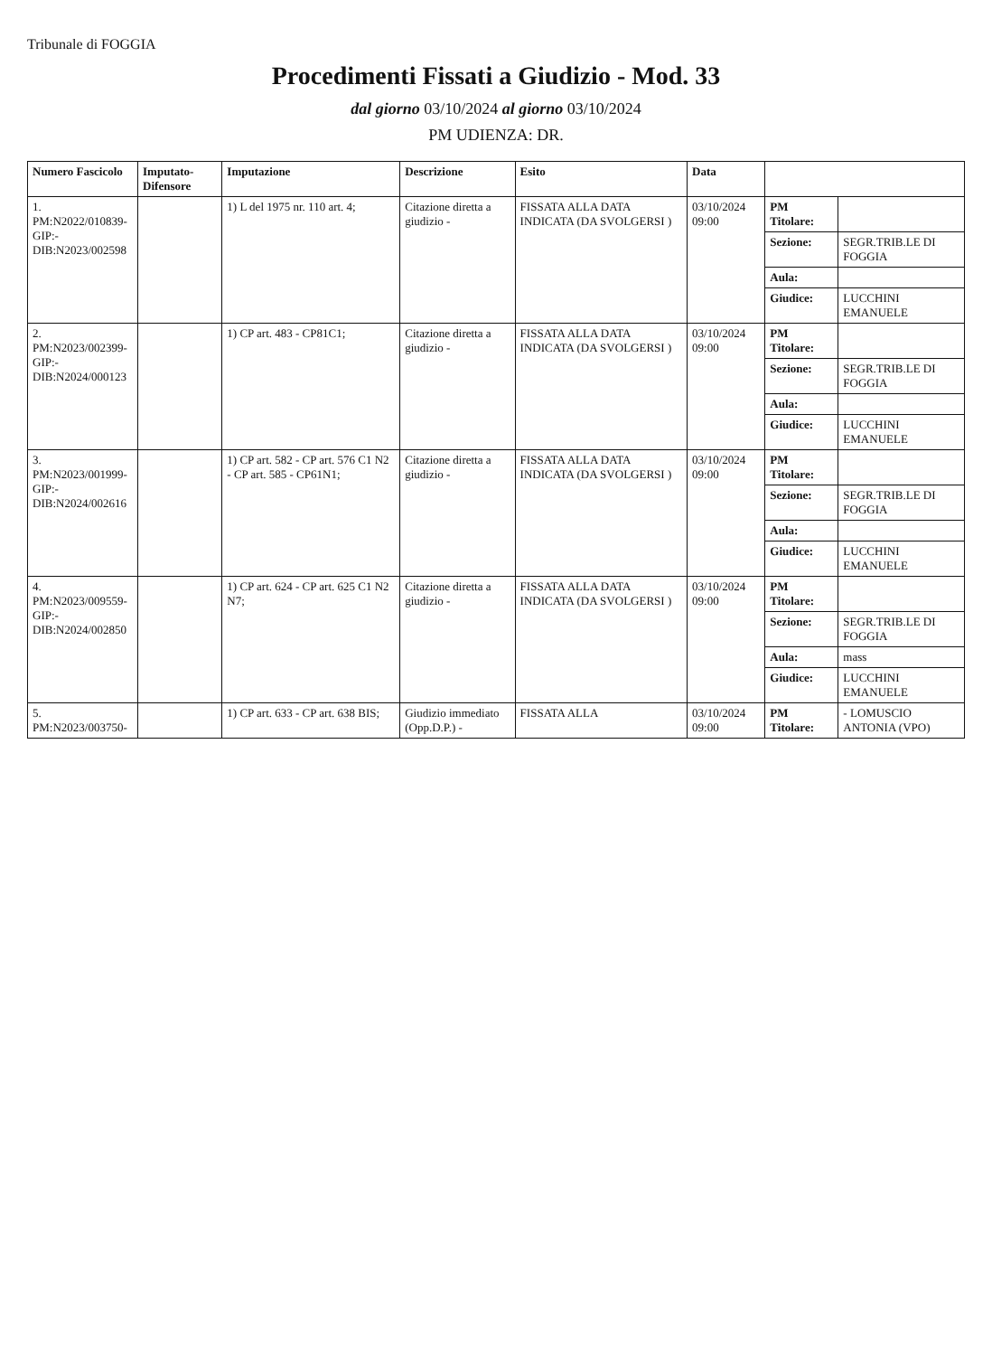Tribunale di FOGGIA
Procedimenti Fissati a Giudizio - Mod. 33
dal giorno 03/10/2024 al giorno 03/10/2024
PM UDIENZA: DR.
| Numero Fascicolo | Imputato-Difensore | Imputazione | Descrizione | Esito | Data | | |
| --- | --- | --- | --- | --- | --- | --- | --- |
| 1. PM:N2022/010839- GIP:- DIB:N2023/002598 | | 1) L del 1975 nr. 110 art. 4; | Citazione diretta a giudizio - | FISSATA ALLA DATA INDICATA (DA SVOLGERSI ) | 03/10/2024 09:00 | PM Titolare: | |
| | | | | | | Sezione: | SEGR.TRIB.LE DI FOGGIA |
| | | | | | | Aula: | |
| | | | | | | Giudice: | LUCCHINI EMANUELE |
| 2. PM:N2023/002399- GIP:- DIB:N2024/000123 | | 1) CP art. 483 - CP81C1; | Citazione diretta a giudizio - | FISSATA ALLA DATA INDICATA (DA SVOLGERSI ) | 03/10/2024 09:00 | PM Titolare: | |
| | | | | | | Sezione: | SEGR.TRIB.LE DI FOGGIA |
| | | | | | | Aula: | |
| | | | | | | Giudice: | LUCCHINI EMANUELE |
| 3. PM:N2023/001999- GIP:- DIB:N2024/002616 | | 1) CP art. 582 - CP art. 576 C1 N2 - CP art. 585 - CP61N1; | Citazione diretta a giudizio - | FISSATA ALLA DATA INDICATA (DA SVOLGERSI ) | 03/10/2024 09:00 | PM Titolare: | |
| | | | | | | Sezione: | SEGR.TRIB.LE DI FOGGIA |
| | | | | | | Aula: | |
| | | | | | | Giudice: | LUCCHINI EMANUELE |
| 4. PM:N2023/009559- GIP:- DIB:N2024/002850 | | 1) CP art. 624 - CP art. 625 C1 N2 N7; | Citazione diretta a giudizio - | FISSATA ALLA DATA INDICATA (DA SVOLGERSI ) | 03/10/2024 09:00 | PM Titolare: | |
| | | | | | | Sezione: | SEGR.TRIB.LE DI FOGGIA |
| | | | | | | Aula: | mass |
| | | | | | | Giudice: | LUCCHINI EMANUELE |
| 5. PM:N2023/003750- | | 1) CP art. 633 - CP art. 638 BIS; | Giudizio immediato (Opp.D.P.) - | FISSATA ALLA | 03/10/2024 09:00 | PM Titolare: | - LOMUSCIO ANTONIA (VPO) |